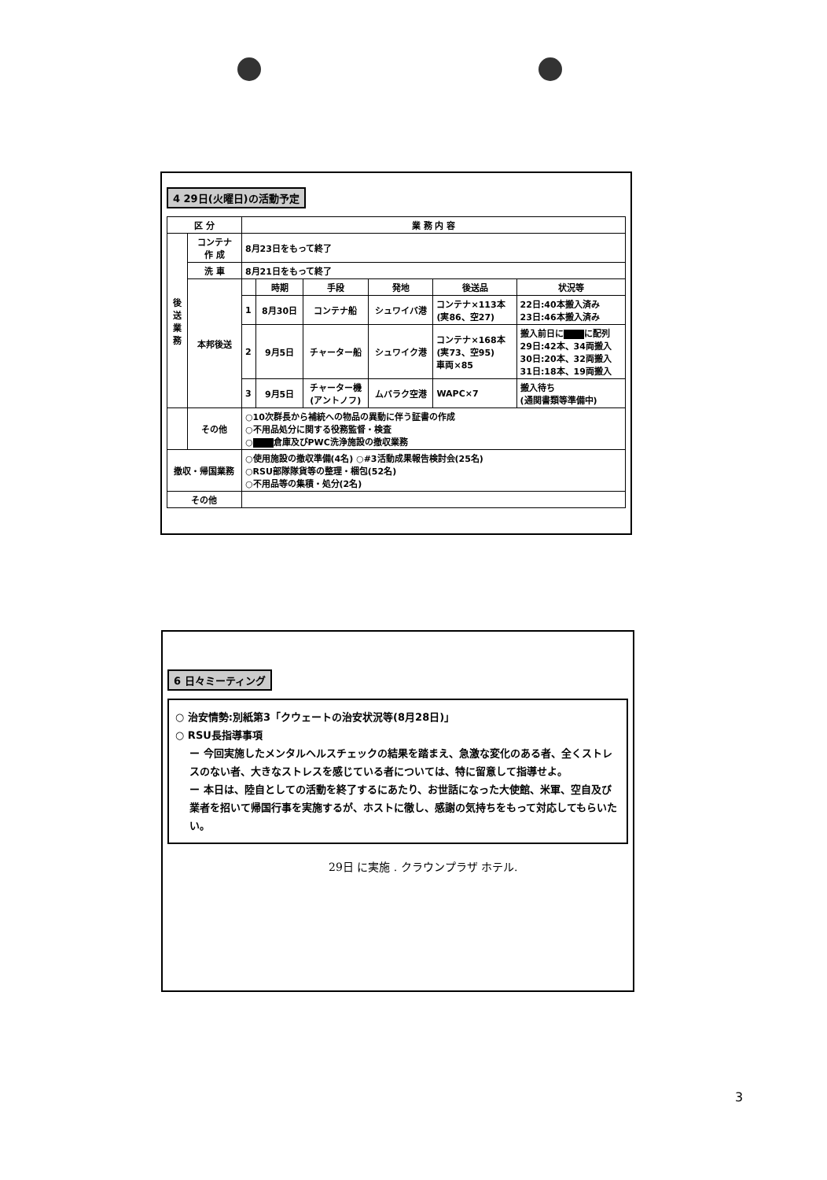4 29日(火曜日)の活動予定
| 区 分 | | 業 務 内 容 | | | | | |
| --- | --- | --- | --- | --- | --- | --- | --- |
| 後 送 業 務 | コンテナ 作 成 | 8月23日をもって終了 | | | | | |
| | 洗 車 | 8月21日をもって終了 | | | | | |
| | 本邦後送 | | 時期 | 手段 | 発地 | 後送品 | 状況等 |
| | | 1 | 8月30日 | コンテナ船 | シュワイバ港 | コンテナ×113本 (実86、空27) | 22日:40本搬入済み 23日:46本搬入済み |
| | | 2 | 9月5日 | チャーター船 | シュワイク港 | コンテナ×168本 (実73、空95) 車両×85 | 搬入前日に に配列 29日:42本、34両搬入 30日:20本、32両搬入 31日:18本、19両搬入 |
| | | 3 | 9月5日 | チャーター機 (アントノフ) | ムバラク空港 | WAPC×7 | 搬入待ち (通関書類等準備中) |
| | その他 | ○10次群長から補統への物品の異動に伴う証書の作成 ○不用品処分に関する役務監督・検査 ○ 倉庫及びPWC洗浄施設の撤収業務 | | | | | |
| 撤収・帰国業務 | | ○使用施設の撤収準備(4名) ○#3活動成果報告検討会(25名) ○RSU部隊隊貨等の整理・梱包(52名) ○不用品等の集積・処分(2名) | | | | | |
| その他 | | | | | | | |
6 日々ミーティング
○ 治安情勢:別紙第3「クウェートの治安状況等(8月28日)」
○ RSU長指導事項
ー 今回実施したメンタルヘルスチェックの結果を踏まえ、急激な変化のある者、全くストレスのない者、大きなストレスを感じている者については、特に留意して指導せよ。
ー 本日は、陸自としての活動を終了するにあたり、お世話になった大使館、米軍、空自及び業者を招いて帰国行事を実施するが、ホストに徹し、感謝の気持ちをもって対応してもらいたい。
29日 に実施 . クラウンプラザ ホテル.
3